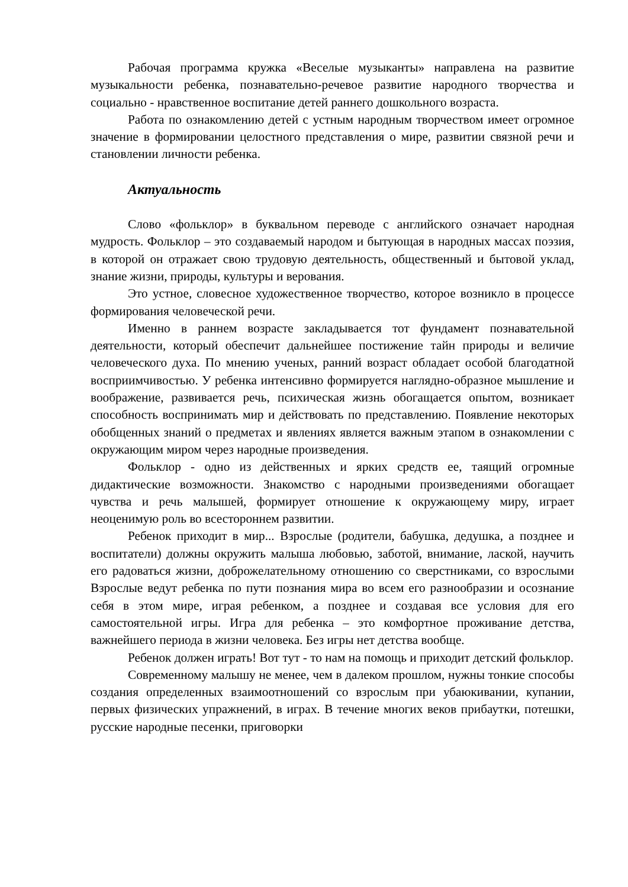Рабочая программа кружка «Веселые музыканты» направлена на развитие музыкальности ребенка, познавательно-речевое развитие народного творчества и социально - нравственное воспитание детей раннего дошкольного возраста.
Работа по ознакомлению детей с устным народным творчеством имеет огромное значение в формировании целостного представления о мире, развитии связной речи и становлении личности ребенка.
Актуальность
Слово «фольклор» в буквальном переводе с английского означает народная мудрость. Фольклор – это создаваемый народом и бытующая в народных массах поэзия, в которой он отражает свою трудовую деятельность, общественный и бытовой уклад, знание жизни, природы, культуры и верования.
Это устное, словесное художественное творчество, которое возникло в процессе формирования человеческой речи.
Именно в раннем возрасте закладывается тот фундамент познавательной деятельности, который обеспечит дальнейшее постижение тайн природы и величие человеческого духа. По мнению ученых, ранний возраст обладает особой благодатной восприимчивостью. У ребенка интенсивно формируется наглядно-образное мышление и воображение, развивается речь, психическая жизнь обогащается опытом, возникает способность воспринимать мир и действовать по представлению. Появление некоторых обобщенных знаний о предметах и явлениях является важным этапом в ознакомлении с окружающим миром через народные произведения.
Фольклор - одно из действенных и ярких средств ее, таящий огромные дидактические возможности. Знакомство с народными произведениями обогащает чувства и речь малышей, формирует отношение к окружающему миру, играет неоценимую роль во всестороннем развитии.
Ребенок приходит в мир... Взрослые (родители, бабушка, дедушка, а позднее и воспитатели) должны окружить малыша любовью, заботой, внимание, лаской, научить его радоваться жизни, доброжелательному отношению со сверстниками, со взрослыми Взрослые ведут ребенка по пути познания мира во всем его разнообразии и осознание себя в этом мире, играя ребенком, а позднее и создавая все условия для его самостоятельной игры. Игра для ребенка – это комфортное проживание детства, важнейшего периода в жизни человека. Без игры нет детства вообще.
Ребенок должен играть! Вот тут - то нам на помощь и приходит детский фольклор.
Современному малышу не менее, чем в далеком прошлом, нужны тонкие способы создания определенных взаимоотношений со взрослым при убаюкивании, купании, первых физических упражнений, в играх. В течение многих веков прибаутки, потешки, русские народные песенки, приговорки